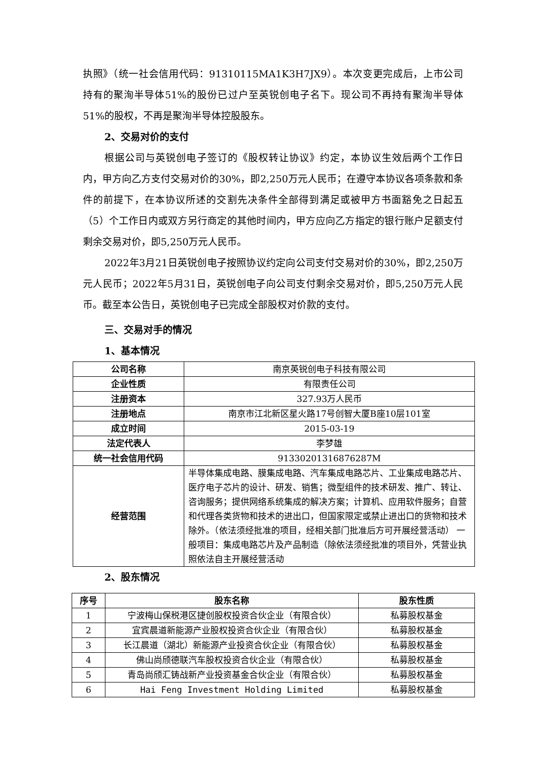执照》（统一社会信用代码：91310115MA1K3H7JX9）。本次变更完成后，上市公司持有的聚洵半导体51%的股份已过户至英锐创电子名下。现公司不再持有聚洵半导体51%的股权，不再是聚洵半导体控股股东。
2、交易对价的支付
根据公司与英锐创电子签订的《股权转让协议》约定，本协议生效后两个工作日内，甲方向乙方支付交易对价的30%，即2,250万元人民币；在遵守本协议各项条款和条件的前提下，在本协议所述的交割先决条件全部得到满足或被甲方书面豁免之日起五（5）个工作日内或双方另行商定的其他时间内，甲方应向乙方指定的银行账户足额支付剩余交易对价，即5,250万元人民币。
2022年3月21日英锐创电子按照协议约定向公司支付交易对价的30%，即2,250万元人民币；2022年5月31日，英锐创电子向公司支付剩余交易对价，即5,250万元人民币。截至本公告日，英锐创电子已完成全部股权对价款的支付。
三、交易对手的情况
1、基本情况
| 公司名称 | 南京英锐创电子科技有限公司 |
| 企业性质 | 有限责任公司 |
| 注册资本 | 327.93万人民币 |
| 注册地点 | 南京市江北新区星火路17号创智大厦B座10层101室 |
| 成立时间 | 2015-03-19 |
| 法定代表人 | 李梦雄 |
| 统一社会信用代码 | 91330201316876287M |
| 经营范围 | 半导体集成电路、膜集成电路、汽车集成电路芯片、工业集成电路芯片、医疗电子芯片的设计、研发、销售；微型组件的技术研发、推广、转让、咨询服务；提供网络系统集成的解决方案；计算机、应用软件服务；自营和代理各类货物和技术的进出口，但国家限定或禁止进出口的货物和技术除外。（依法须经批准的项目，经相关部门批准后方可开展经营活动） 一般项目：集成电路芯片及产品制造（除依法须经批准的项目外，凭营业执照依法自主开展经营活动 |
2、股东情况
| 序号 | 股东名称 | 股东性质 |
| --- | --- | --- |
| 1 | 宁波梅山保税港区捷创股权投资合伙企业（有限合伙） | 私募股权基金 |
| 2 | 宜宾晨道新能源产业股权投资合伙企业（有限合伙） | 私募股权基金 |
| 3 | 长江晨道（湖北）新能源产业投资合伙企业（有限合伙） | 私募股权基金 |
| 4 | 佛山尚颀德联汽车股权投资合伙企业（有限合伙） | 私募股权基金 |
| 5 | 青岛尚颀汇铸战新产业投资基金合伙企业（有限合伙） | 私募股权基金 |
| 6 | Hai Feng Investment Holding Limited | 私募股权基金 |